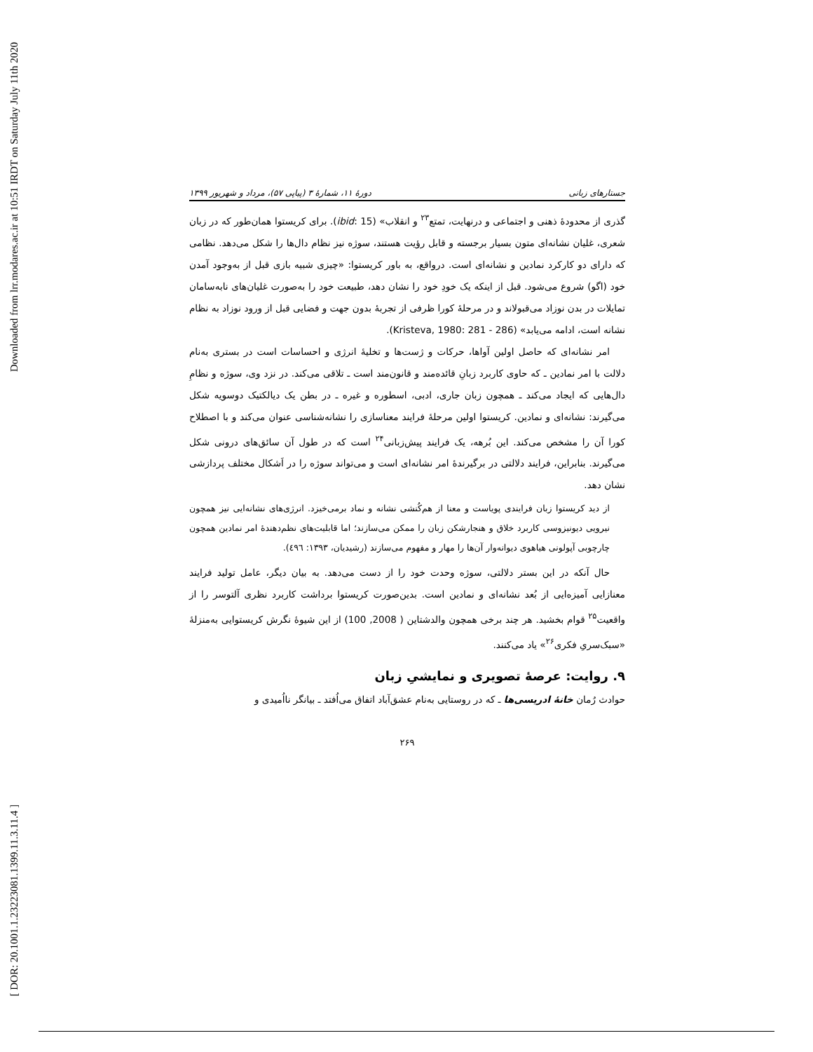Downloaded from lrr.modares.ac.ir at 10:51 IRDT on Saturday July 11th 2020
[ DOR: 20.1001.1.23223081.1399.11.3.11.4 ]
جستارهای زبانی دورهٔ ۱۱، شمارهٔ ۳ (پیاپی ۵۷)، مرداد و شهریور ۱۳۹۹
گذری از محدودهٔ ذهنی و اجتماعی و درنهایت، تمتع<sup>۲۳</sup> و انقلاب» (ibid: 15). برای کریستوا همان‌طور که در زبان شعری، غلیان نشانه‌ای متون بسیار برجسته و قابل رؤیت هستند، سوژه نیز نظام دال‌ها را شکل می‌دهد. نظامی که دارای دو کارکرد نمادین و نشانه‌ای است. درواقع، به باور کریستوا: «چیزی شبیه بازی قبل از به‌وجود آمدن خود (اگو) شروع می‌شود. قبل از اینکه یک خودِ خود را نشان دهد، طبیعت خود را به‌صورت غلیان‌های نابه‌سامان تمایلات در بدن نوزاد می‌قبولاند و در مرحلهٔ کورا ظرفی از تجربهٔ بدون جهت و فضایی قبل از ورود نوزاد به نظام نشانه است، ادامه می‌یابد» (Kristeva, 1980: 281 - 286).
امر نشانه‌ای که حاصل اولین آواها، حرکات و ژست‌ها و تخلیهٔ انرژی و احساسات است در بستری به‌نام دلالت با امر نمادین ـ که حاوی کاربرد زبانِ قائده‌مند و قانون‌مند است ـ تلاقی می‌کند. در نزد وی، سوژه و نظامِ دال‌هایی که ایجاد می‌کند ـ همچون زبان جاری، ادبی، اسطوره و غیره ـ در بطن یک دیالکتیک دوسویه شکل می‌گیرند: نشانه‌ای و نمادین. کریستوا اولین مرحلهٔ فرایند معناسازی را نشانه‌شناسی عنوان می‌کند و با اصطلاح کورا آن را مشخص می‌کند. این بُرهه، یک فرایند پیش‌زبانی<sup>۲۴</sup> است که در طول آن سائق‌های درونی شکل می‌گیرند. بنابراین، فرایند دلالتی در برگیرندهٔ امر نشانه‌ای است و می‌تواند سوژه را در اَشکال مختلف پردازشی نشان دهد.
از دید کریستوا زبان فرایندی پویاست و معنا از هم‌کُنشی نشانه و نماد برمی‌خیزد. انرژی‌های نشانه‌ایی نیز همچون نیرویی دیونیزوسی کاربرد خلاق و هنجارشکن زبان را ممکن می‌سازند؛ اما قابلیت‌های نظم‌دهندهٔ امر نمادین همچون چارچوبی آپولونی هیاهوی دیوانه‌وار آن‌ها را مهار و مفهوم می‌سازند (رشیدیان، ۱۳۹۳: ٤٩٦).
حال آنکه در این بستر دلالتی، سوژه وحدت خود را از دست می‌دهد. به بیان دیگر، عامل تولید فرایند معنازایی آمیزه‌ایی از بُعد نشانه‌ای و نمادین است. بدین‌صورت کریستوا برداشت کاربرد نظری آلتوسر را از واقعیت<sup>۲۵</sup> قوام بخشید. هر چند برخی همچون والدشتاین ( 2008, 100) از این شیوهٔ نگرش کریستوایی به‌منزلهٔ «سبک‌سریِ فکری<sup>۲۶</sup>» یاد می‌کنند.
۹. روایت: عرصهٔ تصویری و نمایشیِ زبان
حوادث رُمان خانهٔ ادریسی‌ها ـ که در روستایی به‌نام عشق‌آباد اتفاق می‌اُفتد ـ بیانگر نااُمیدی و
۲۶۹